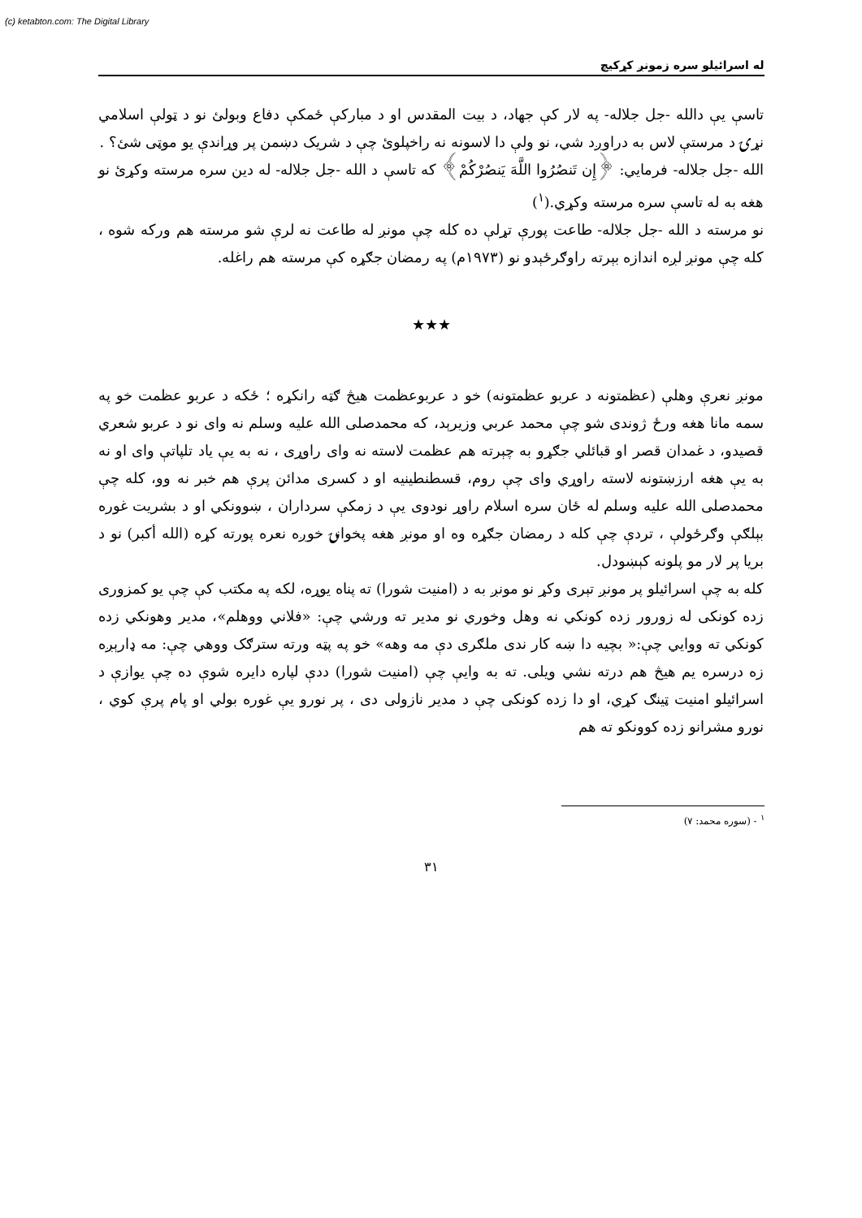(c) ketabton.com: The Digital Library
له اسرائيلو سره زمونږ کړکیچ
تاسې يې دالله -جل جلاله- په لار کې جهاد، د بيت المقدس او د مبارکې ځمکې دفاع وبولئ نو د ټولې اسلامي نړۍ د مرستې لاس به دراوږد شي، نو ولې دا لاسونه نه راخپلوئ چې د شريک دښمن پر وړاندې يو موټی شئ؟ .
الله -جل جلاله- فرمايي: ﴿إِن تَنصُرُوا اللَّهَ يَنصُرْكُمْ﴾ که تاسې د الله -جل جلاله- له دين سره مرسته وکړئ نو هغه به له تاسې سره مرسته وکړي.(<sup>١</sup>)
نو مرسته د الله -جل جلاله- طاعت پورې تړلې ده کله چې مونږ له طاعت نه لرې شو مرسته هم ورکه شوه ، کله چې مونږ لږه اندازه بېرته راوګرځېدو نو (١٩٧٣م) په رمضان جګړه کې مرسته هم راغله.
★★★
مونږ نعرې وهلې (عظمتونه د عربو عظمتونه) خو د عربوعظمت هيڅ ګټه رانکړه ؛ ځکه د عربو عظمت خو په سمه مانا هغه ورځ ژوندی شو چې محمد عربي وزيرېد، که محمدصلی الله عليه وسلم نه وای نو د عربو شعري قصيدو، د غمدان قصر او قبائلي جګړو به چېرته هم عظمت لاسته نه وای راوړی ، نه به يې ياد تلپاتې وای او نه به يې هغه ارزښتونه لاسته راوړي وای چې روم، قسطنطينيه او د کسرى مدائن پرې هم خبر نه وو، کله چې محمدصلی الله عليه وسلم له ځان سره اسلام راوړ نودوی يې د زمکې سرداران ، ښوونکي او د بشريت غوره بېلګې وګرځولې ، تردې چې کله د رمضان جګړه وه او مونږ هغه پخوانۍ خوږه نعره پورته کړه (الله أکبر) نو د بريا پر لار مو پلونه کېښودل.
کله به چې اسرائيلو پر مونږ تېرى وکړ نو مونږ به د (امنيت شورا) ته پناه يوړه، لکه په مکتب کې چې يو کمزورى زده کونکى له زورور زده کونکي نه وهل وخوري نو مدير ته ورشي چې: «فلاني ووهلم»، مدير وهونکي زده کونکي ته ووايي چې:« بچيه دا ښه کار ندی ملګرى دې مه وهه» خو په پټه ورته سترګک ووهي چې: مه ډارېږه زه درسره يم هيڅ هم درته نشي ويلی. ته به وايې چې (امنيت شورا) ددې لپاره دايره شوې ده چې يوازې د اسرائيلو امنيت ټينګ کړي، او دا زده کونکى چې د مدير نازولی دی ، پر نورو يې غوره بولي او پام پرې کوي ، نورو مشرانو زده کوونکو ته هم
<sup>١</sup> - (سوره محمد: ٧)
٣١